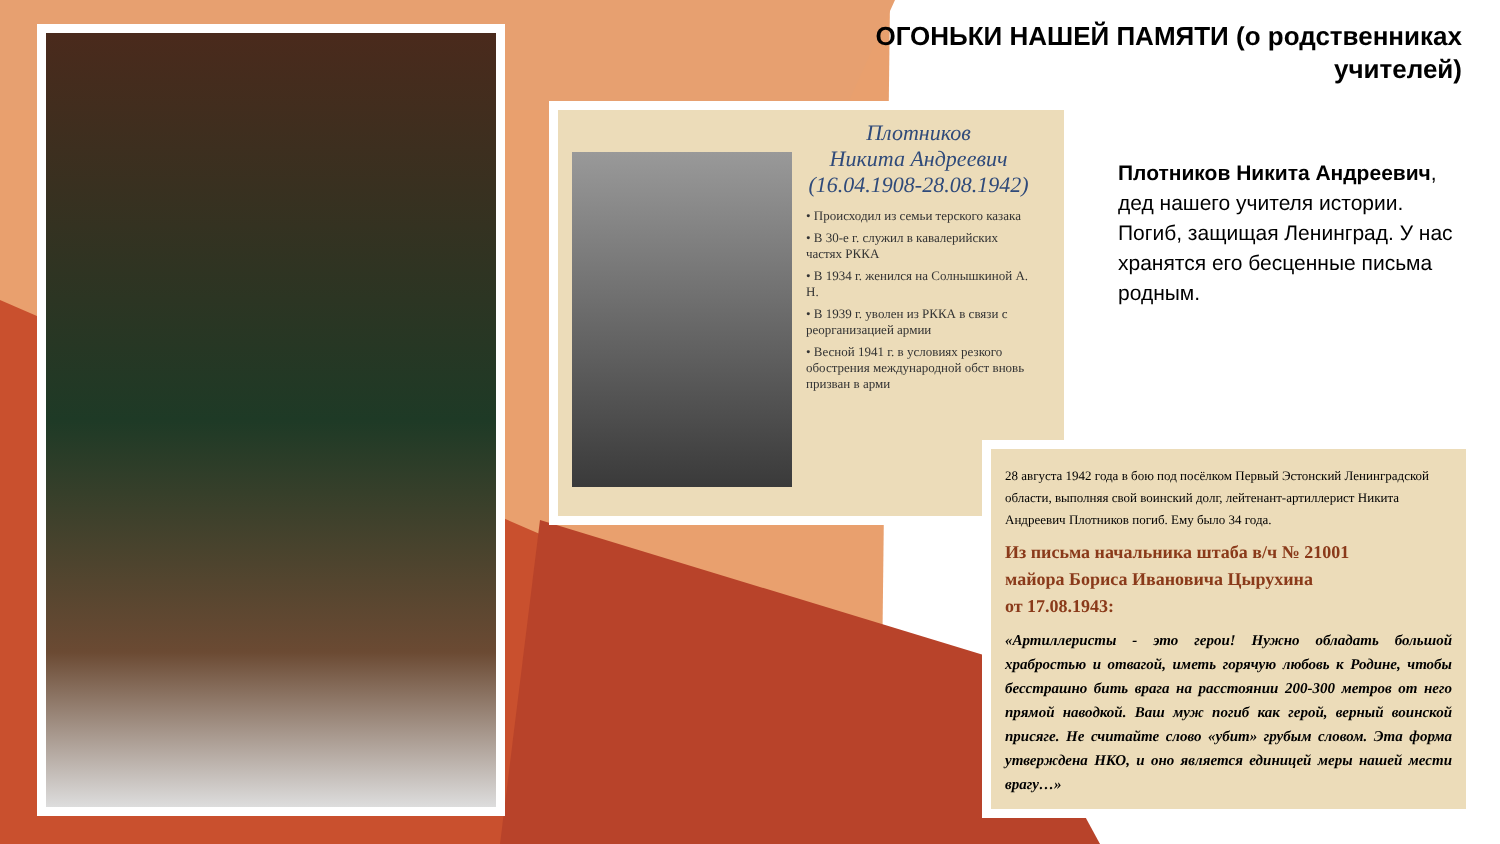ОГОНЬКИ НАШЕЙ ПАМЯТИ (о родственниках
учителей)
Плотников
Никита Андреевич
(16.04.1908-28.08.1942)
• Происходил из семьи терского казака
• В 30-е г. служил в кавалерийских частях РККА
• В 1934 г. женился на Солнышкиной А. Н.
• В 1939 г. уволен из РККА в связи с реорганизацией армии
• Весной 1941 г. в условиях резкого обострения международной обст вновь призван в арми
Плотников Никита Андреевич, дед нашего учителя истории. Погиб, защищая Ленинград. У нас хранятся его бесценные письма родным.
28 августа 1942 года в бою под посёлком Первый Эстонский Ленинградской области, выполняя свой воинский долг, лейтенант-артиллерист Никита Андреевич Плотников погиб. Ему было 34 года.
Из письма начальника штаба в/ч № 21001
майора Бориса Ивановича Цырухина
от 17.08.1943:
«Артиллеристы - это герои! Нужно обладать большой храбростью и отвагой, иметь горячую любовь к Родине, чтобы бесстрашно бить врага на расстоянии 200-300 метров от него прямой наводкой. Ваш муж погиб как герой, верный воинской присяге. Не считайте слово «убит» грубым словом. Эта форма утверждена НКО, и оно является единицей меры нашей мести врагу…»